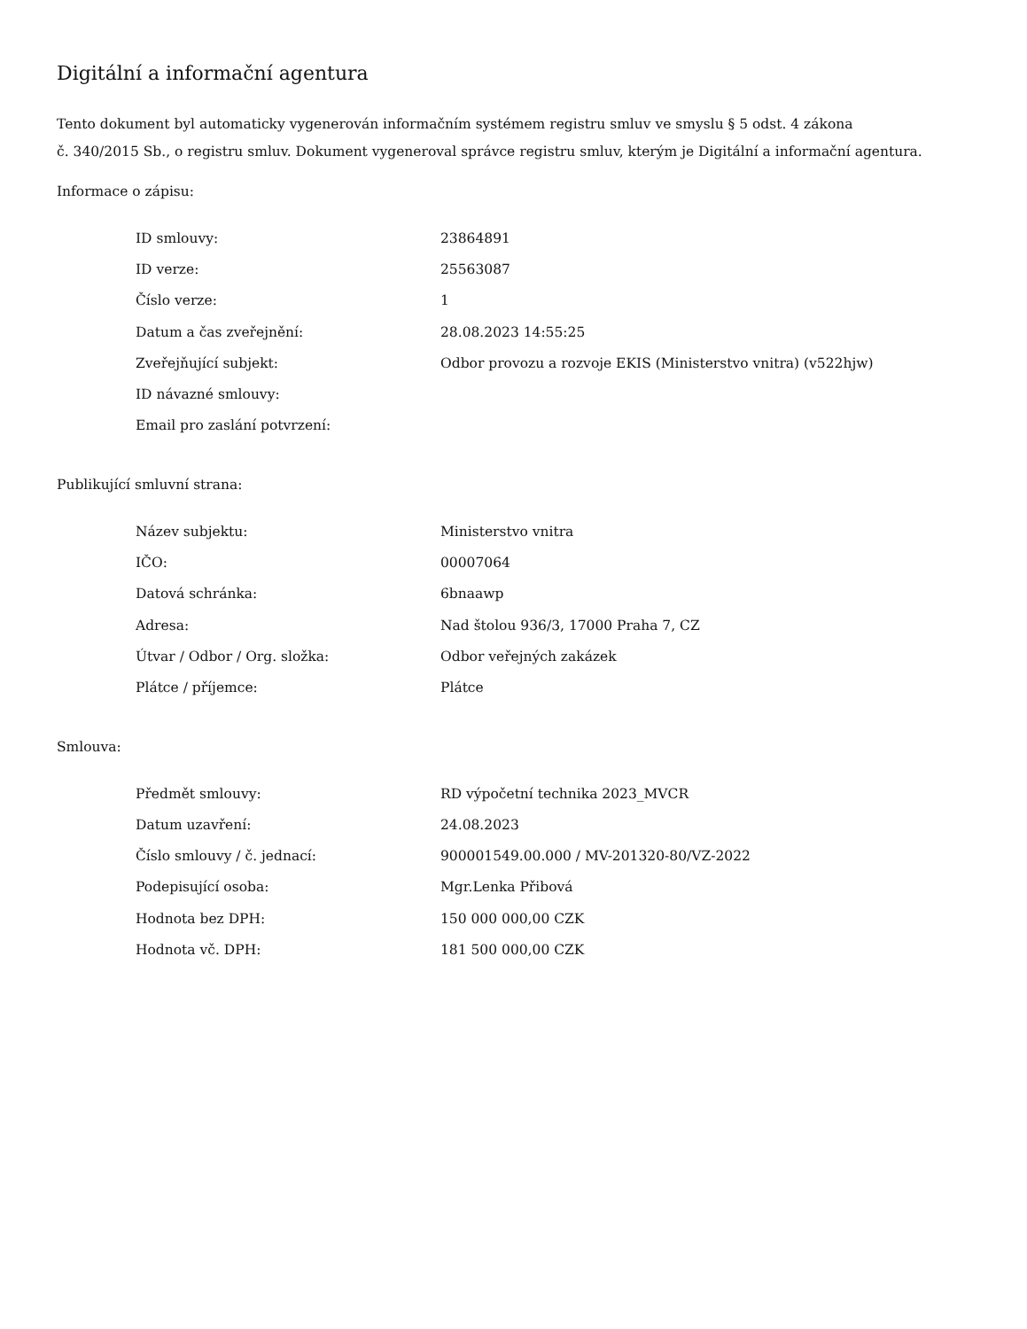Digitální a informační agentura
Tento dokument byl automaticky vygenerován informačním systémem registru smluv ve smyslu § 5 odst. 4 zákona
č. 340/2015 Sb., o registru smluv. Dokument vygeneroval správce registru smluv, kterým je Digitální a informační agentura.
Informace o zápisu:
| ID smlouvy: | 23864891 |
| ID verze: | 25563087 |
| Číslo verze: | 1 |
| Datum a čas zveřejnění: | 28.08.2023 14:55:25 |
| Zveřejňující subjekt: | Odbor provozu a rozvoje EKIS (Ministerstvo vnitra) (v522hjw) |
| ID návazné smlouvy: | |
| Email pro zaslání potvrzení: | |
Publikující smluvní strana:
| Název subjektu: | Ministerstvo vnitra |
| IČO: | 00007064 |
| Datová schránka: | 6bnaawp |
| Adresa: | Nad štolou 936/3, 17000 Praha 7, CZ |
| Útvar / Odbor / Org. složka: | Odbor veřejných zakázek |
| Plátce / příjemce: | Plátce |
Smlouva:
| Předmět smlouvy: | RD výpočetní technika 2023_MVCR |
| Datum uzavření: | 24.08.2023 |
| Číslo smlouvy / č. jednací: | 900001549.00.000 / MV-201320-80/VZ-2022 |
| Podepisující osoba: | Mgr.Lenka Přibová |
| Hodnota bez DPH: | 150 000 000,00 CZK |
| Hodnota vč. DPH: | 181 500 000,00 CZK |